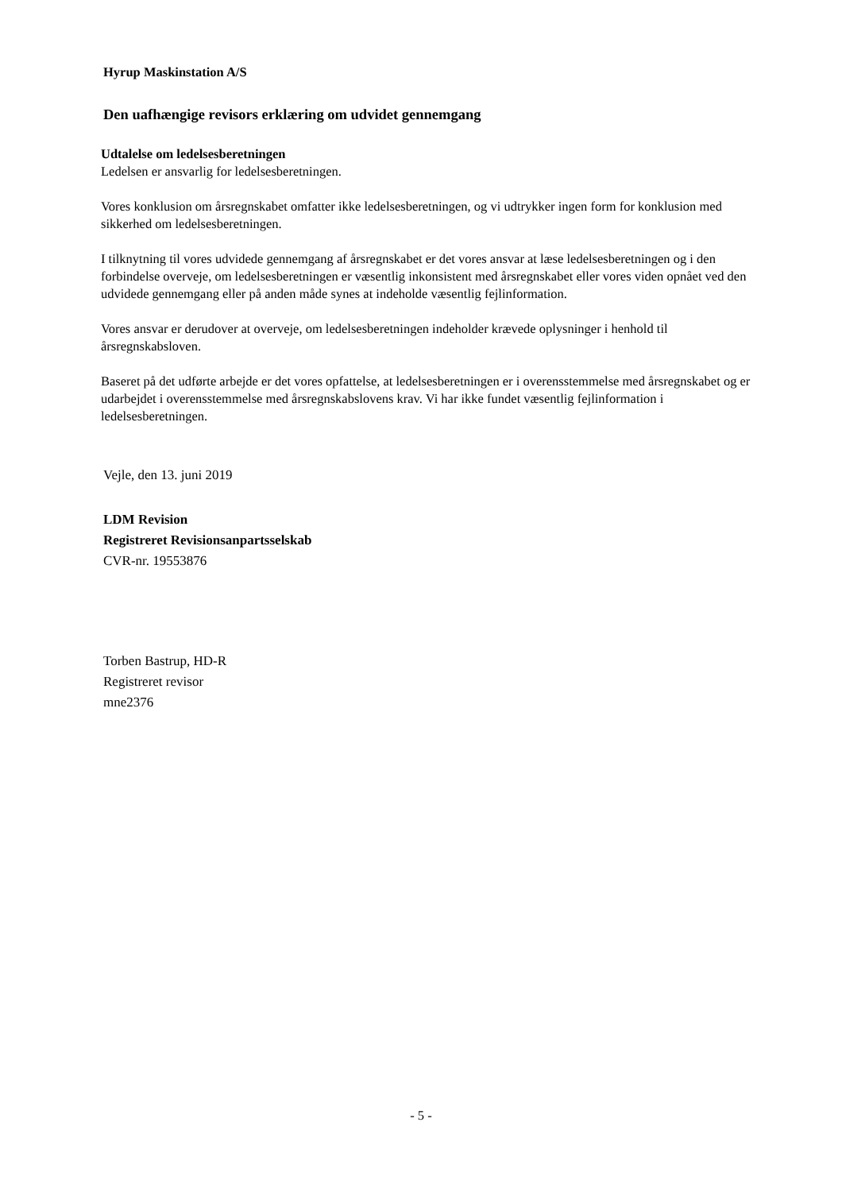Hyrup Maskinstation A/S
Den uafhængige revisors erklæring om udvidet gennemgang
Udtalelse om ledelsesberetningen
Ledelsen er ansvarlig for ledelsesberetningen.
Vores konklusion om årsregnskabet omfatter ikke ledelsesberetningen, og vi udtrykker ingen form for konklusion med sikkerhed om ledelsesberetningen.
I tilknytning til vores udvidede gennemgang af årsregnskabet er det vores ansvar at læse ledelsesberetningen og i den forbindelse overveje, om ledelsesberetningen er væsentlig inkonsistent med årsregnskabet eller vores viden opnået ved den udvidede gennemgang eller på anden måde synes at indeholde væsentlig fejlinformation.
Vores ansvar er derudover at overveje, om ledelsesberetningen indeholder krævede oplysninger i henhold til årsregnskabsloven.
Baseret på det udførte arbejde er det vores opfattelse, at ledelsesberetningen er i overensstemmelse med årsregnskabet og er udarbejdet i overensstemmelse med årsregnskabslovens krav. Vi har ikke fundet væsentlig fejlinformation i ledelsesberetningen.
Vejle, den 13. juni 2019
LDM Revision
Registreret Revisionsanpartsselskab
CVR-nr. 19553876
Torben Bastrup, HD-R
Registreret revisor
mne2376
- 5 -